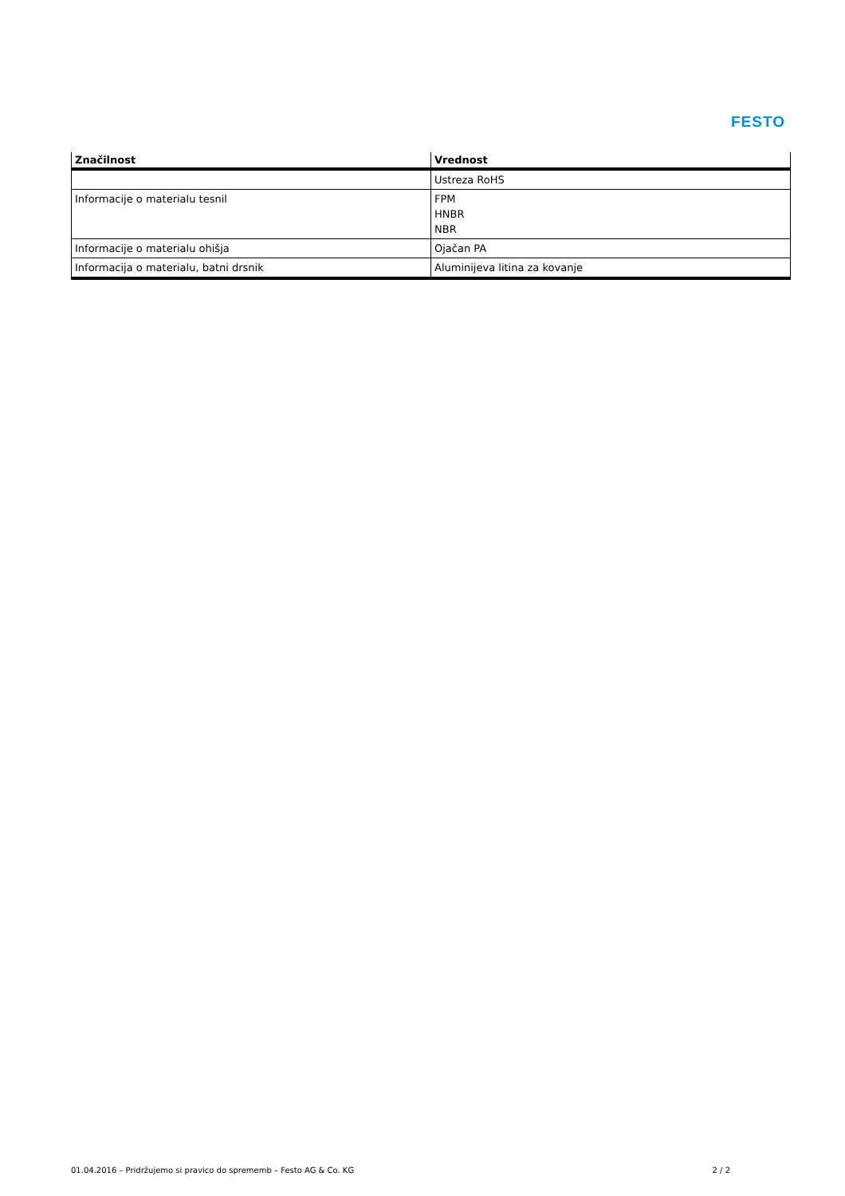FESTO
| Značilnost | Vrednost |
| --- | --- |
| | Ustreza RoHS |
| Informacije o materialu tesnil | FPM HNBR NBR |
| Informacije o materialu ohišja | Ojačan PA |
| Informacija o materialu, batni drsnik | Aluminijeva litina za kovanje |
01.04.2016 – Pridržujemo si pravico do sprememb – Festo AG & Co. KG 2 / 2